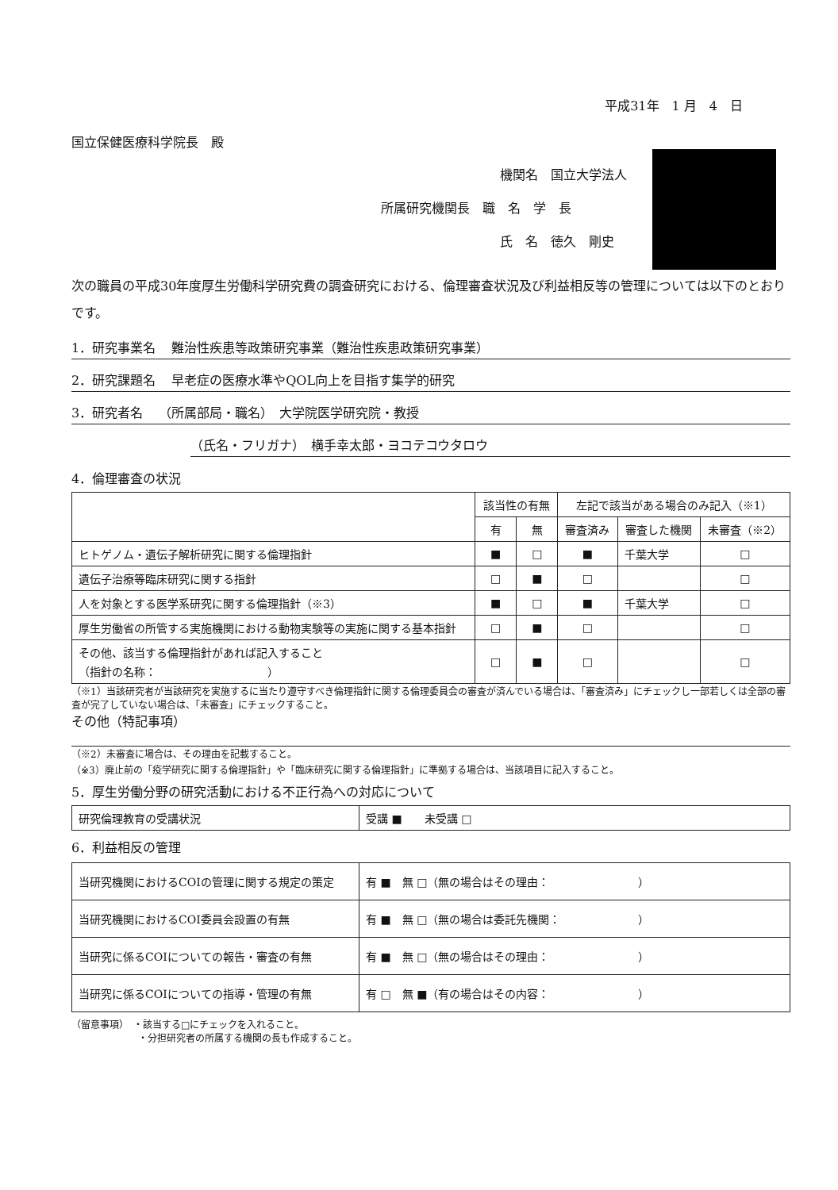平成31年　1 月　4　日
国立保健医療科学院長　殿
機関名　国立大学法人
所属研究機関長　職　名　学　長
氏　名　徳久　剛史
次の職員の平成30年度厚生労働科学研究費の調査研究における、倫理審査状況及び利益相反等の管理については以下のとおりです。
1．研究事業名 難治性疾患等政策研究事業（難治性疾患政策研究事業）
2．研究課題名 早老症の医療水準やQOL向上を目指す集学的研究
3．研究者名 （所属部局・職名）　大学院医学研究院・教授
（氏名・フリガナ）　横手幸太郎・ヨコテコウタロウ
4．倫理審査の状況
| | 該当性の有無 | | 左記で該当がある場合のみ記入（※1） | | |
| --- | --- | --- | --- | --- | --- |
| | 有 | 無 | 審査済み | 審査した機関 | 未審査（※2） |
| ヒトゲノム・遺伝子解析研究に関する倫理指針 | ■ | □ | ■ | 千葉大学 | □ |
| 遺伝子治療等臨床研究に関する指針 | □ | ■ | □ | | □ |
| 人を対象とする医学系研究に関する倫理指針（※3） | ■ | □ | ■ | 千葉大学 | □ |
| 厚生労働省の所管する実施機関における動物実験等の実施に関する基本指針 | □ | ■ | □ | | □ |
| その他、該当する倫理指針があれば記入すること （指針の名称： ） | □ | ■ | □ | | □ |
（※1）当該研究者が当該研究を実施するに当たり遵守すべき倫理指針に関する倫理委員会の審査が済んでいる場合は、「審査済み」にチェックし一部若しくは全部の審査が完了していない場合は、「未審査」にチェックすること。
その他（特記事項）
（※2）未審査に場合は、その理由を記載すること。
（※3）廃止前の「疫学研究に関する倫理指針」や「臨床研究に関する倫理指針」に準拠する場合は、当該項目に記入すること。
5．厚生労働分野の研究活動における不正行為への対応について
| 研究倫理教育の受講状況 | 受講 ■ 未受講 □ |
6．利益相反の管理
| 当研究機関におけるCOIの管理に関する規定の策定 | 有 ■ 無 □（無の場合はその理由： ） |
| 当研究機関におけるCOI委員会設置の有無 | 有 ■ 無 □（無の場合は委託先機関： ） |
| 当研究に係るCOIについての報告・審査の有無 | 有 ■ 無 □（無の場合はその理由： ） |
| 当研究に係るCOIについての指導・管理の有無 | 有 □ 無 ■（有の場合はその内容： ） |
（留意事項）　・該当する□にチェックを入れること。
　　　　　　　・分担研究者の所属する機関の長も作成すること。